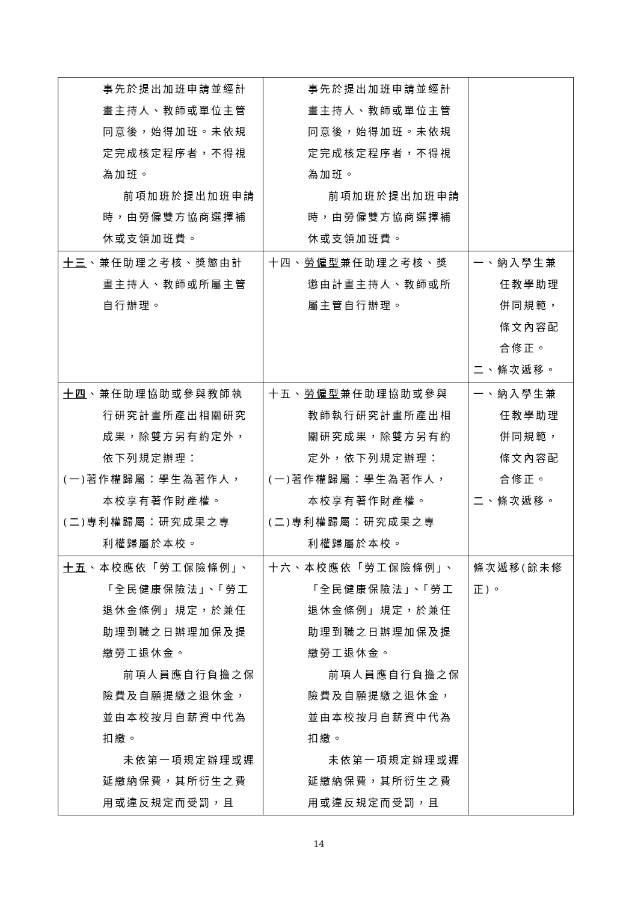| 事先於提出加班申請並經計畫主持人、教師或單位主管同意後，始得加班。未依規定完成核定程序者，不得視為加班。 前項加班於提出加班申請時，由勞僱雙方協商選擇補休或支領加班費。 | 事先於提出加班申請並經計畫主持人、教師或單位主管同意後，始得加班。未依規定完成核定程序者，不得視為加班。 前項加班於提出加班申請時，由勞僱雙方協商選擇補休或支領加班費。 | |
| 十三 、兼任助理之考核、獎懲由計 畫主持人、教師或所屬主管自行辦理。 | 十四、 勞僱型 兼任助理之考核、獎 懲由計畫主持人、教師或所屬主管自行辦理。 | 一、納入學生兼 任教學助理併同規範，條文內容配合修正。 二、條次遞移。 |
| 十四 、兼任助理協助或參與教師執 行研究計畫所產出相關研究成果，除雙方另有約定外，依下列規定辦理： (一)著作權歸屬：學生為著作人， 本校享有著作財產權。 (二)專利權歸屬：研究成果之專 利權歸屬於本校。 | 十五、 勞僱型 兼任助理協助或參與 教師執行研究計畫所產出相關研究成果，除雙方另有約定外，依下列規定辦理： (一)著作權歸屬：學生為著作人， 本校享有著作財產權。 (二)專利權歸屬：研究成果之專 利權歸屬於本校。 | 一、納入學生兼 任教學助理併同規範，條文內容配合修正。 二、條次遞移。 |
| 十五 、本校應依「勞工保險條例」、 「全民健康保險法」、「勞工退休金條例」規定，於兼任助理到職之日辦理加保及提繳勞工退休金。 前項人員應自行負擔之保險費及自願提繳之退休金，並由本校按月自薪資中代為扣繳。 未依第一項規定辦理或遲延繳納保費，其所衍生之費用或違反規定而受罰，且 | 十六、本校應依「勞工保險條例」、 「全民健康保險法」、「勞工退休金條例」規定，於兼任助理到職之日辦理加保及提繳勞工退休金。 前項人員應自行負擔之保險費及自願提繳之退休金，並由本校按月自薪資中代為扣繳。 未依第一項規定辦理或遲延繳納保費，其所衍生之費用或違反規定而受罰，且 | 條次遞移(餘未修正)。 |
14